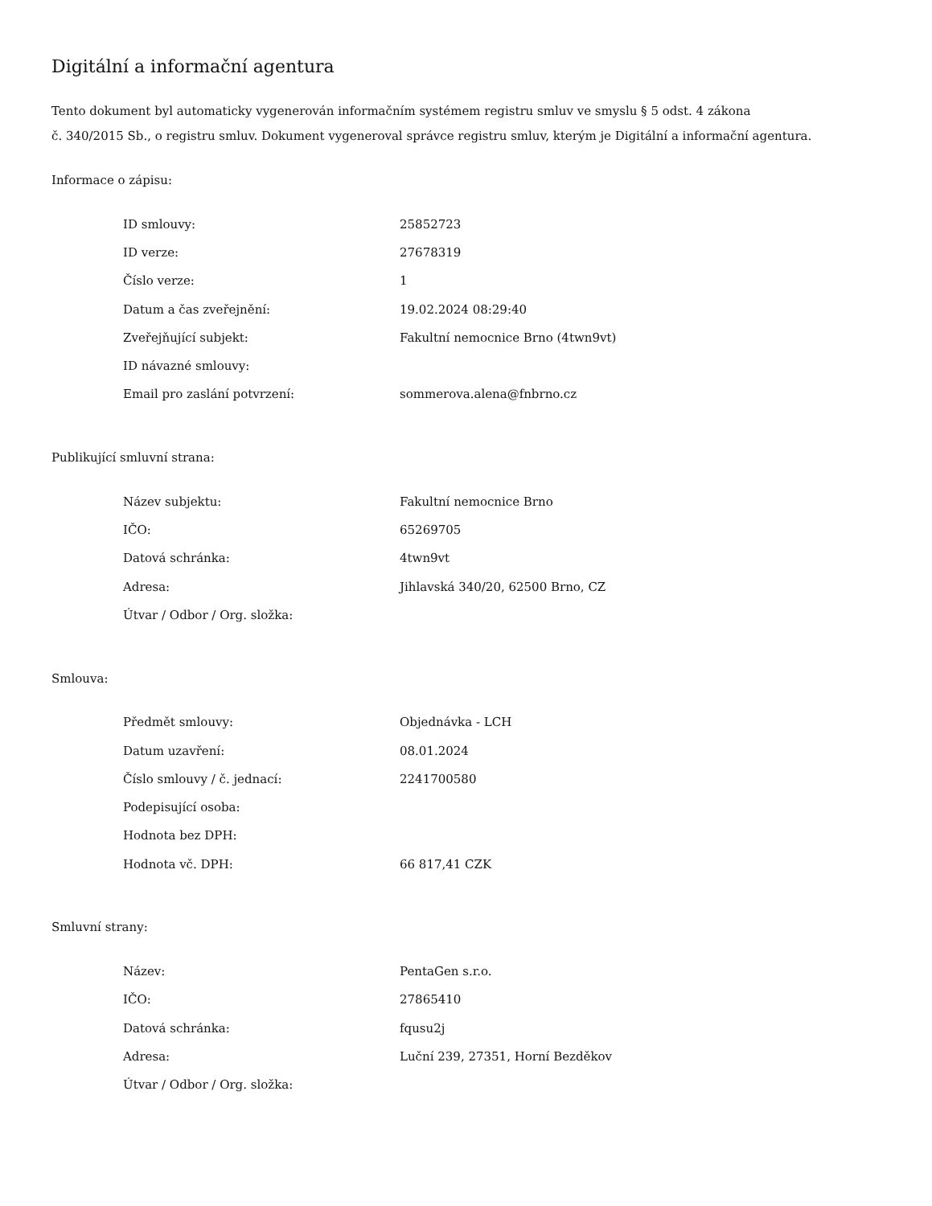Digitální a informační agentura
Tento dokument byl automaticky vygenerován informačním systémem registru smluv ve smyslu § 5 odst. 4 zákona
č. 340/2015 Sb., o registru smluv. Dokument vygeneroval správce registru smluv, kterým je Digitální a informační agentura.
Informace o zápisu:
| ID smlouvy: | 25852723 |
| ID verze: | 27678319 |
| Číslo verze: | 1 |
| Datum a čas zveřejnění: | 19.02.2024 08:29:40 |
| Zveřejňující subjekt: | Fakultní nemocnice Brno (4twn9vt) |
| ID návazné smlouvy: | |
| Email pro zaslání potvrzení: | sommerova.alena@fnbrno.cz |
Publikující smluvní strana:
| Název subjektu: | Fakultní nemocnice Brno |
| IČO: | 65269705 |
| Datová schránka: | 4twn9vt |
| Adresa: | Jihlavská 340/20, 62500 Brno, CZ |
| Útvar / Odbor / Org. složka: | |
Smlouva:
| Předmět smlouvy: | Objednávka - LCH |
| Datum uzavření: | 08.01.2024 |
| Číslo smlouvy / č. jednací: | 2241700580 |
| Podepisující osoba: | |
| Hodnota bez DPH: | |
| Hodnota vč. DPH: | 66 817,41 CZK |
Smluvní strany:
| Název: | PentaGen s.r.o. |
| IČO: | 27865410 |
| Datová schránka: | fqusu2j |
| Adresa: | Luční 239, 27351, Horní Bezděkov |
| Útvar / Odbor / Org. složka: | |